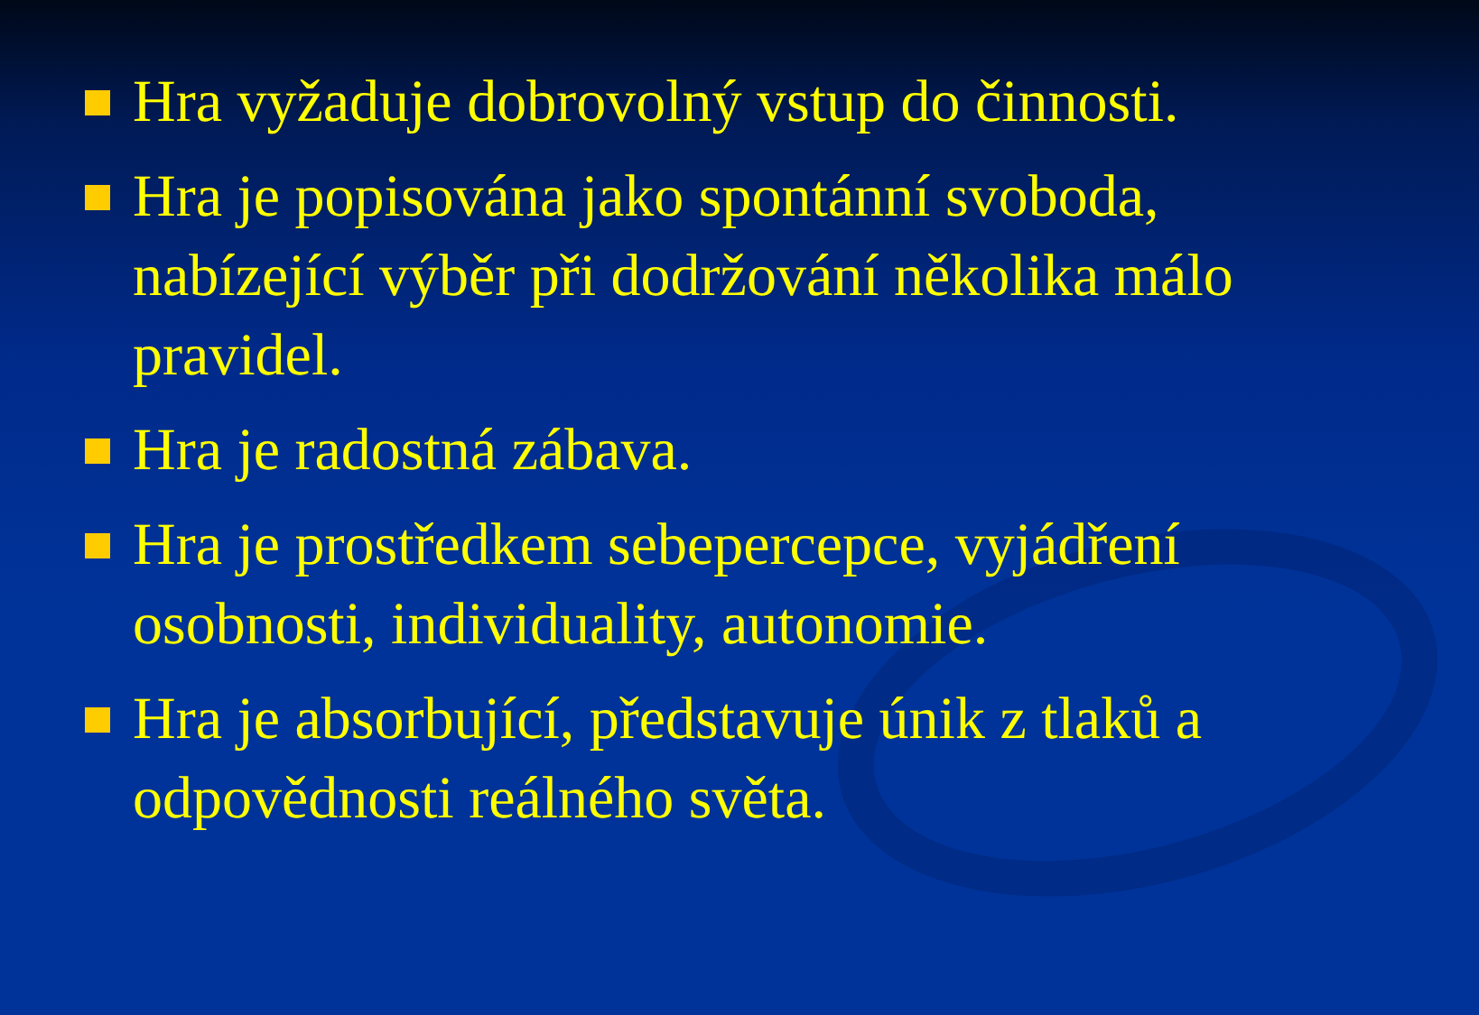Hra vyžaduje dobrovolný vstup do činnosti.
Hra je popisována jako spontánní svoboda, nabízející výběr při dodržování několika málo pravidel.
Hra je radostná zábava.
Hra je prostředkem sebepercepce, vyjádření osobnosti, individuality, autonomie.
Hra je absorbující, představuje únik z tlaků a odpovědnosti reálného světa.